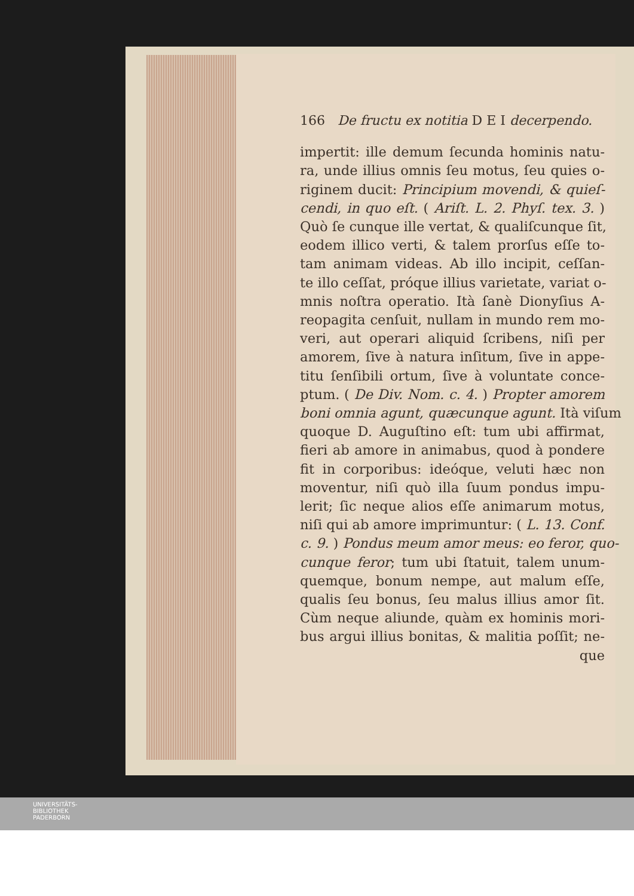166 De fructu ex notitia D E I decerpendo.
impertit: ille demum ſecunda hominis natu-
ra, unde illius omnis ſeu motus, ſeu quies o-
riginem ducit: Principium movendi, & quieſ-
cendi, in quo eſt. ( Ariſt. L. 2. Phyſ. tex. 3. )
Quò ſe cunque ille vertat, & qualiſcunque ſit,
eodem illico verti, & talem prorſus eſſe to-
tam animam videas. Ab illo incipit, ceſſan-
te illo ceſſat, próque illius varietate, variat o-
mnis noſtra operatio. Ità ſanè Dionyſius A-
reopagita cenſuit, nullam in mundo rem mo-
veri, aut operari aliquid ſcribens, niſi per
amorem, ſive à natura inſitum, ſive in appe-
titu ſenſibili ortum, ſive à voluntate conce-
ptum. ( De Div. Nom. c. 4. ) Propter amorem
boni omnia agunt, quæcunque agunt. Ità viſum
quoque D. Auguſtino eſt: tum ubi affirmat,
fieri ab amore in animabus, quod à pondere
fit in corporibus: ideóque, veluti hæc non
moventur, niſi quò illa ſuum pondus impu-
lerit; ſic neque alios eſſe animarum motus,
niſi qui ab amore imprimuntur: ( L. 13. Conf.
c. 9. ) Pondus meum amor meus: eo feror, quo-
cunque feror; tum ubi ſtatuit, talem unum-
quemque, bonum nempe, aut malum eſſe,
qualis ſeu bonus, ſeu malus illius amor ſit.
Cùm neque aliunde, quàm ex hominis mori-
bus argui illius bonitas, & malitia poſſit; ne-
que
UNIVERSITÄTS-
BIBLIOTHEK
PADERBORN